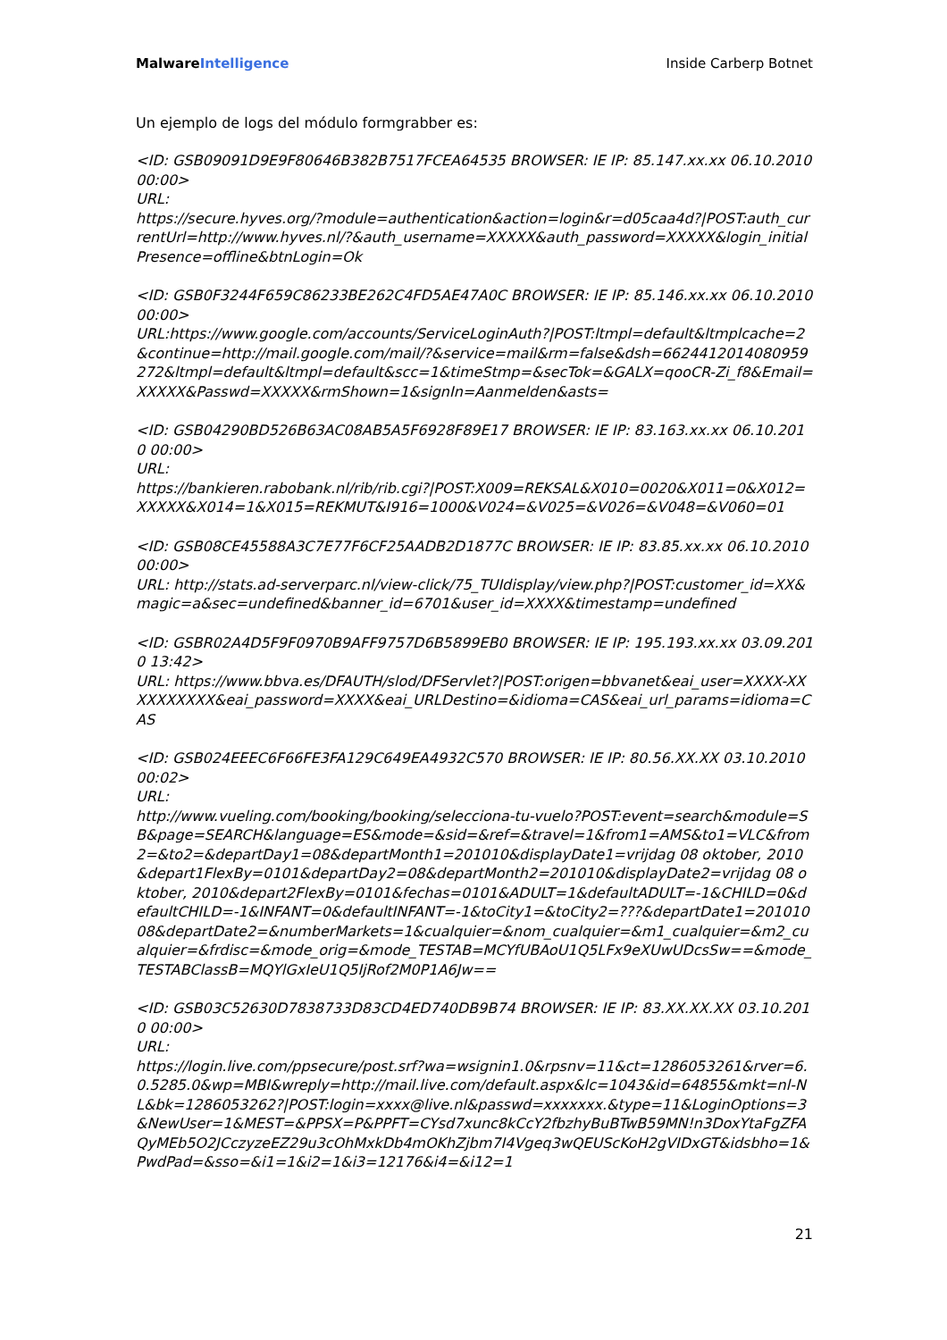Malware Intelligence Inside Carberp Botnet
Un ejemplo de logs del módulo formgrabber es:
<ID: GSB09091D9E9F80646B382B7517FCEA64535 BROWSER: IE IP: 85.147.xx.xx 06.10.2010 00:00>
URL:
https://secure.hyves.org/?module=authentication&action=login&r=d05caa4d?|POST:auth_currentUrl=http://www.hyves.nl/?&auth_username=XXXXX&auth_password=XXXXX&login_initialPresence=offline&btnLogin=Ok
<ID: GSB0F3244F659C86233BE262C4FD5AE47A0C BROWSER: IE IP: 85.146.xx.xx 06.10.2010 00:00>
URL:https://www.google.com/accounts/ServiceLoginAuth?|POST:ltmpl=default&ltmplcache=2&continue=http://mail.google.com/mail/?&service=mail&rm=false&dsh=6624412014080959272&ltmpl=default&ltmpl=default&scc=1&timeStmp=&secTok=&GALX=qooCR-Zi_f8&Email=XXXXX&Passwd=XXXXX&rmShown=1&signIn=Aanmelden&asts=
<ID: GSB04290BD526B63AC08AB5A5F6928F89E17 BROWSER: IE IP: 83.163.xx.xx 06.10.2010 00:00>
URL:
https://bankieren.rabobank.nl/rib/rib.cgi?|POST:X009=REKSAL&X010=0020&X011=0&X012=XXXXX&X014=1&X015=REKMUT&I916=1000&V024=&V025=&V026=&V048=&V060=01
<ID: GSB08CE45588A3C7E77F6CF25AADB2D1877C BROWSER: IE IP: 83.85.xx.xx 06.10.2010 00:00>
URL: http://stats.ad-serverparc.nl/view-click/75_TUIdisplay/view.php?|POST:customer_id=XX&magic=a&sec=undefined&banner_id=6701&user_id=XXXX&timestamp=undefined
<ID: GSBR02A4D5F9F0970B9AFF9757D6B5899EB0 BROWSER: IE IP: 195.193.xx.xx 03.09.2010 13:42>
URL: https://www.bbva.es/DFAUTH/slod/DFServlet?|POST:origen=bbvanet&eai_user=XXXX-XXXXXXXXXX&eai_password=XXXX&eai_URLDestino=&idioma=CAS&eai_url_params=idioma=CAS
<ID: GSB024EEEC6F66FE3FA129C649EA4932C570 BROWSER: IE IP: 80.56.XX.XX 03.10.2010 00:02>
URL:
http://www.vueling.com/booking/booking/selecciona-tu-vuelo?POST:event=search&module=SB&page=SEARCH&language=ES&mode=&sid=&ref=&travel=1&from1=AMS&to1=VLC&from2=&to2=&departDay1=08&departMonth1=201010&displayDate1=vrijdag 08 oktober, 2010&depart1FlexBy=0101&departDay2=08&departMonth2=201010&displayDate2=vrijdag 08 oktober, 2010&depart2FlexBy=0101&fechas=0101&ADULT=1&defaultADULT=-1&CHILD=0&defaultCHILD=-1&INFANT=0&defaultINFANT=-1&toCity1=&toCity2=???&departDate1=20101008&departDate2=&numberMarkets=1&cualquier=&nom_cualquier=&m1_cualquier=&m2_cualquier=&frdisc=&mode_orig=&mode_TESTAB=MCYfUBAoU1Q5LFx9eXUwUDcsSw==&mode_TESTABClassB=MQYlGxIeU1Q5IjRof2M0P1A6Jw==
<ID: GSB03C52630D7838733D83CD4ED740DB9B74 BROWSER: IE IP: 83.XX.XX.XX 03.10.2010 00:00>
URL:
https://login.live.com/ppsecure/post.srf?wa=wsignin1.0&rpsnv=11&ct=1286053261&rver=6.0.5285.0&wp=MBI&wreply=http://mail.live.com/default.aspx&lc=1043&id=64855&mkt=nl-NL&bk=1286053262?|POST:login=xxxx@live.nl&passwd=xxxxxxx.&type=11&LoginOptions=3&NewUser=1&MEST=&PPSX=P&PPFT=CYsd7xunc8kCcY2fbzhyBuBTwB59MN!n3DoxYtaFgZFAQyMEb5O2JCczyzeEZ29u3cOhMxkDb4mOKhZjbm7I4Vgeq3wQEUScKoH2gVIDxGT&idsbho=1&PwdPad=&sso=&i1=1&i2=1&i3=12176&i4=&i12=1
21